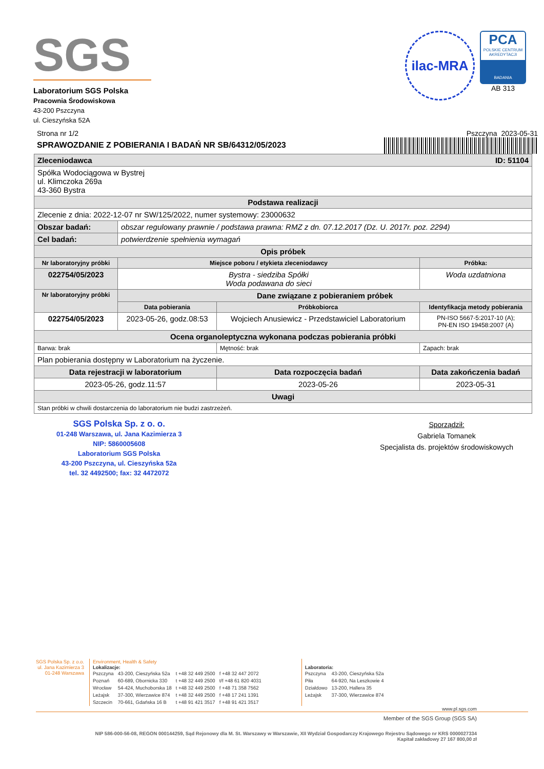SGS
Laboratorium SGS Polska
Pracownia Środowiskowa
43-200 Pszczyna
ul. Cieszyńska 52A
ilac-MRA
PCA
POLSKIE CENTRUM AKREDYTACJI
BADANIA
AB 313
Strona nr 1/2 Pszczyna 2023-05-31
SPRAWOZDANIE Z POBIERANIA I BADAŃ NR SB/64312/05/2023
| Zleceniodawca ID: 51104 | | | |
| --- | --- | --- | --- |
| Spółka Wodociągowa w Bystrej ul. Klimczoka 269a 43-360 Bystra | | | |
| Podstawa realizacji | | | |
| Zlecenie z dnia: 2022-12-07 nr SW/125/2022, numer systemowy: 23000632 | | | |
| Obszar badań: | obszar regulowany prawnie / podstawa prawna: RMZ z dn. 07.12.2017 (Dz. U. 2017r. poz. 2294) | | |
| Cel badań: | potwierdzenie spełnienia wymagań | | |
| Opis próbek | | | |
| Nr laboratoryjny próbki | Miejsce poboru / etykieta zleceniodawcy | | Próbka: |
| 022754/05/2023 | Bystra - siedziba Spółki Woda podawana do sieci | | Woda uzdatniona |
| Nr laboratoryjny próbki | Dane związane z pobieraniem próbek | | |
| | Data pobierania | Próbkobiorca | Identyfikacja metody pobierania |
| 022754/05/2023 | 2023-05-26, godz.08:53 | Wojciech Anusiewicz - Przedstawiciel Laboratorium | PN-ISO 5667-5:2017-10 (A); PN-EN ISO 19458:2007 (A) |
| Ocena organoleptyczna wykonana podczas pobierania próbki | | | |
| Barwa: brak | | Mętność: brak | Zapach: brak |
| Plan pobierania dostępny w Laboratorium na życzenie. | | | |
| Data rejestracji w laboratorium | | Data rozpoczęcia badań | Data zakończenia badań |
| 2023-05-26, godz.11:57 | | 2023-05-26 | 2023-05-31 |
| Uwagi | | | |
| Stan próbki w chwili dostarczenia do laboratorium nie budzi zastrzeżeń. | | | |
SGS Polska Sp. z o. o.
01-248 Warszawa, ul. Jana Kazimierza 3
NIP: 5860005608
Laboratorium SGS Polska
43-200 Pszczyna, ul. Cieszyńska 52a
tel. 32 4492500; fax: 32 4472072
Sporządził:
Gabriela Tomanek
Specjalista ds. projektów środowiskowych
SGS Polska Sp. z o.o.
ul. Jana Kazimierza 3
01-248 Warszawa
Environment, Health & Safety
Lokalizacje:
| Pszczyna | 43-200, Cieszyńska 52a | t +48 32 449 2500 | f +48 32 447 2072 |
| Poznań | 60-689, Obornicka 330 | t +48 32 449 2500 | t/f +48 61 820 4031 |
| Wrocław | 54-424, Muchoborska 18 | t +48 32 449 2500 | f +48 71 358 7562 |
| Leżajsk | 37-300, Wierzawice 874 | t +48 32 449 2500 | f +48 17 241 1391 |
| Szczecin | 70-661, Gdańska 16 B | t +48 91 421 3517 | f +48 91 421 3517 |
Laboratoria:
| Pszczyna | 43-200, Cieszyńska 52a |
| Piła | 64-920, Na Leszkowie 4 |
| Działdowo | 13-200, Hallera 35 |
| Leżajsk | 37-300, Wierzawice 874 |
www.pl.sgs.com
Member of the SGS Group (SGS SA)
NIP 586-000-56-08, REGON 000144259, Sąd Rejonowy dla M. St. Warszawy w Warszawie, XII Wydział Gospodarczy Krajowego Rejestru Sądowego nr KRS 0000027334
Kapitał zakładowy 27 167 800,00 zł